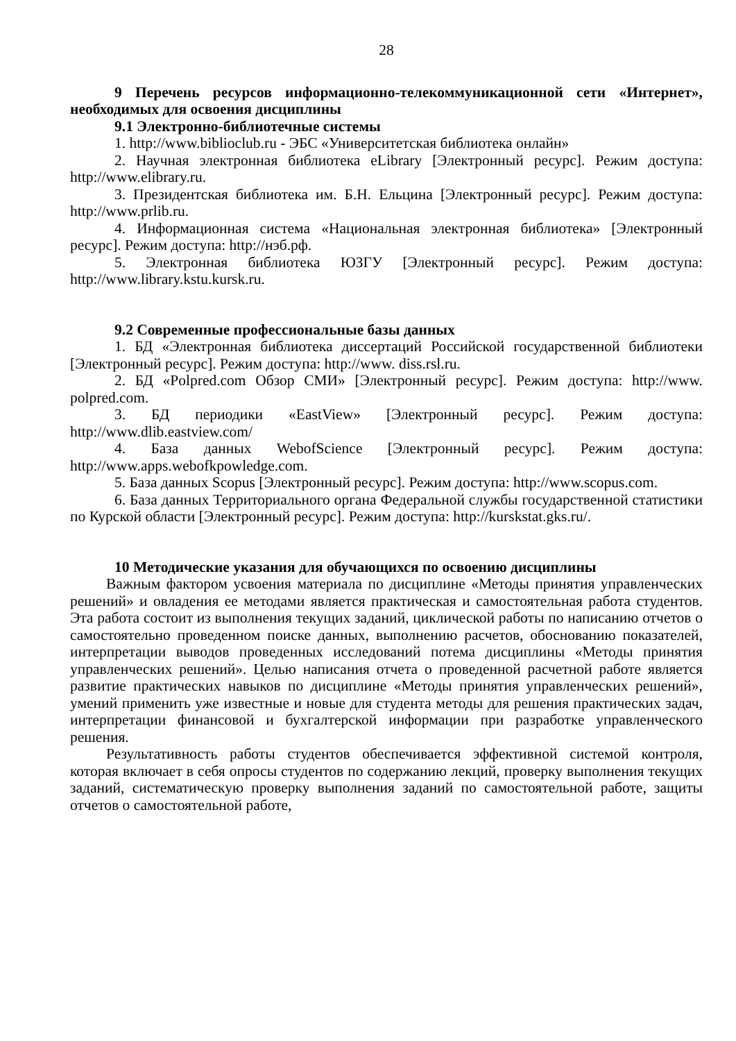28
9 Перечень ресурсов информационно-телекоммуникационной сети «Интернет», необходимых для освоения дисциплины
9.1 Электронно-библиотечные системы
1. http://www.biblioclub.ru - ЭБС «Университетская библиотека онлайн»
2. Научная электронная библиотека eLibrary [Электронный ресурс]. Режим доступа: http://www.elibrary.ru.
3. Президентская библиотека им. Б.Н. Ельцина [Электронный ресурс]. Режим доступа: http://www.prlib.ru.
4. Информационная система «Национальная электронная библиотека» [Электронный ресурс]. Режим доступа: http://нэб.рф.
5. Электронная библиотека ЮЗГУ [Электронный ресурс]. Режим доступа: http://www.library.kstu.kursk.ru.
9.2 Современные профессиональные базы данных
1. БД «Электронная библиотека диссертаций Российской государственной библиотеки [Электронный ресурс]. Режим доступа: http://www. diss.rsl.ru.
2. БД «Polpred.com Обзор СМИ» [Электронный ресурс]. Режим доступа: http://www. polpred.com.
3. БД периодики «EastView» [Электронный ресурс]. Режим доступа: http://www.dlib.eastview.com/
4. База данных WebofScience [Электронный ресурс]. Режим доступа: http://www.apps.webofkpowledge.com.
5. База данных Scopus [Электронный ресурс]. Режим доступа: http://www.scopus.com.
6. База данных Территориального органа Федеральной службы государственной статистики по Курской области [Электронный ресурс]. Режим доступа: http://kurskstat.gks.ru/.
10 Методические указания для обучающихся по освоению дисциплины
Важным фактором усвоения материала по дисциплине «Методы принятия управленческих решений» и овладения ее методами является практическая и самостоятельная работа студентов. Эта работа состоит из выполнения текущих заданий, циклической работы по написанию отчетов о самостоятельно проведенном поиске данных, выполнению расчетов, обоснованию показателей, интерпретации выводов проведенных исследований потема дисциплины «Методы принятия управленческих решений». Целью написания отчета о проведенной расчетной работе является развитие практических навыков по дисциплине «Методы принятия управленческих решений», умений применить уже известные и новые для студента методы для решения практических задач, интерпретации финансовой и бухгалтерской информации при разработке управленческого решения.
Результативность работы студентов обеспечивается эффективной системой контроля, которая включает в себя опросы студентов по содержанию лекций, проверку выполнения текущих заданий, систематическую проверку выполнения заданий по самостоятельной работе, защиты отчетов о самостоятельной работе,